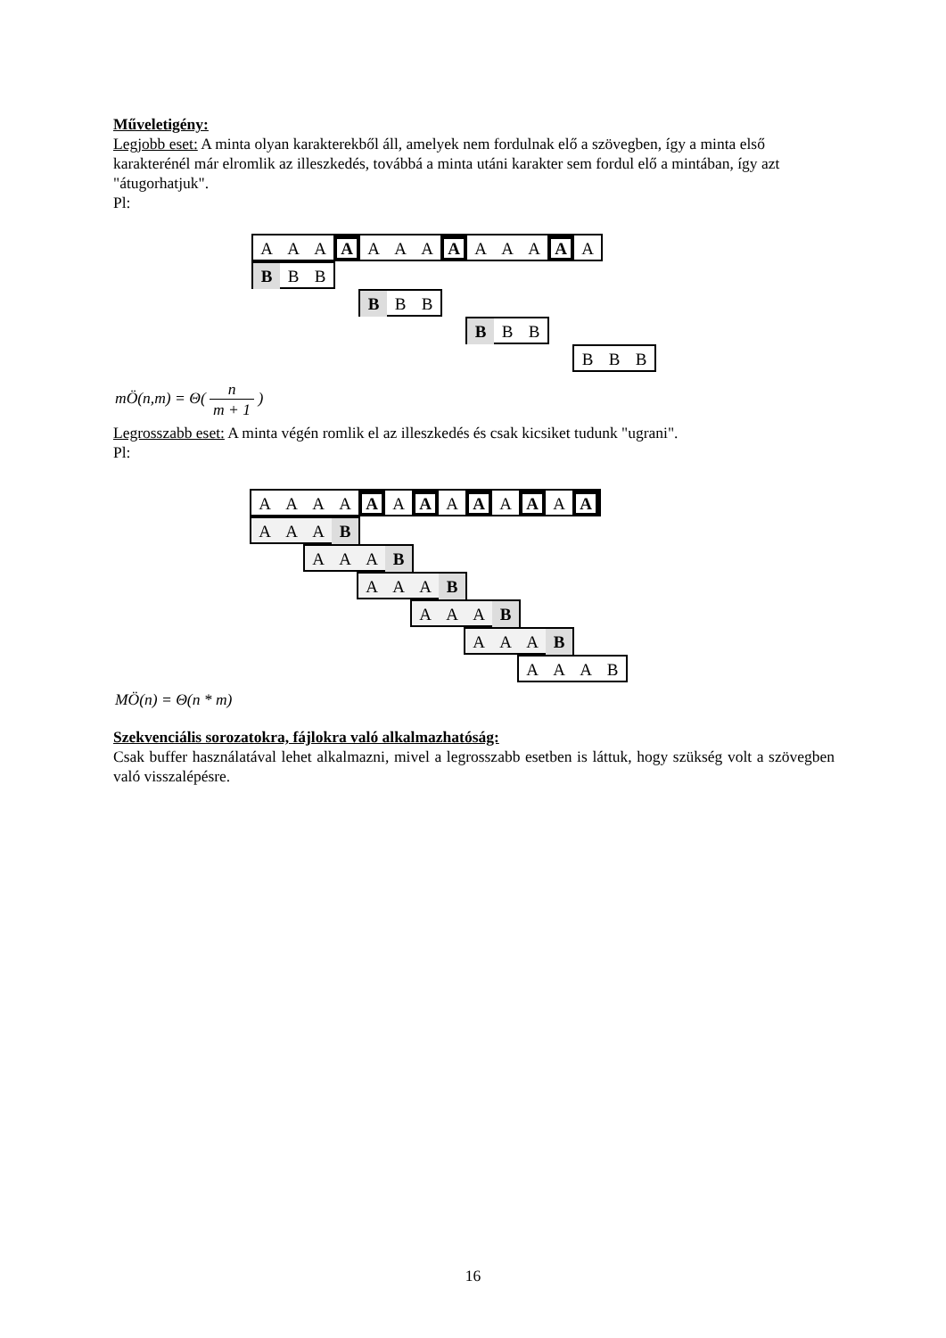Műveletigény:
Legjobb eset: A minta olyan karakterekből áll, amelyek nem fordulnak elő a szövegben, így a minta első karakterénél már elromlik az illeszkedés, továbbá a minta utáni karakter sem fordul elő a mintában, így azt "átugorhatjuk".
Pl:
A A A
A
A A A
A
A A A
A
A
B B B
B B B
B B B
B B B
mÖ(n,m) = Θ( n m + 1 )
Legrosszabb eset: A minta végén romlik el az illeszkedés és csak kicsiket tudunk "ugrani".
Pl:
A A A A
A
A
A
A
A
A
A
A
A
A A A B
A A A B
A A A B
A A A B
A A A B
A A A B
MÖ(n) = Θ(n * m)
Szekvenciális sorozatokra, fájlokra való alkalmazhatóság:
Csak buffer használatával lehet alkalmazni, mivel a legrosszabb esetben is láttuk, hogy szükség volt a szövegben való visszalépésre.
16